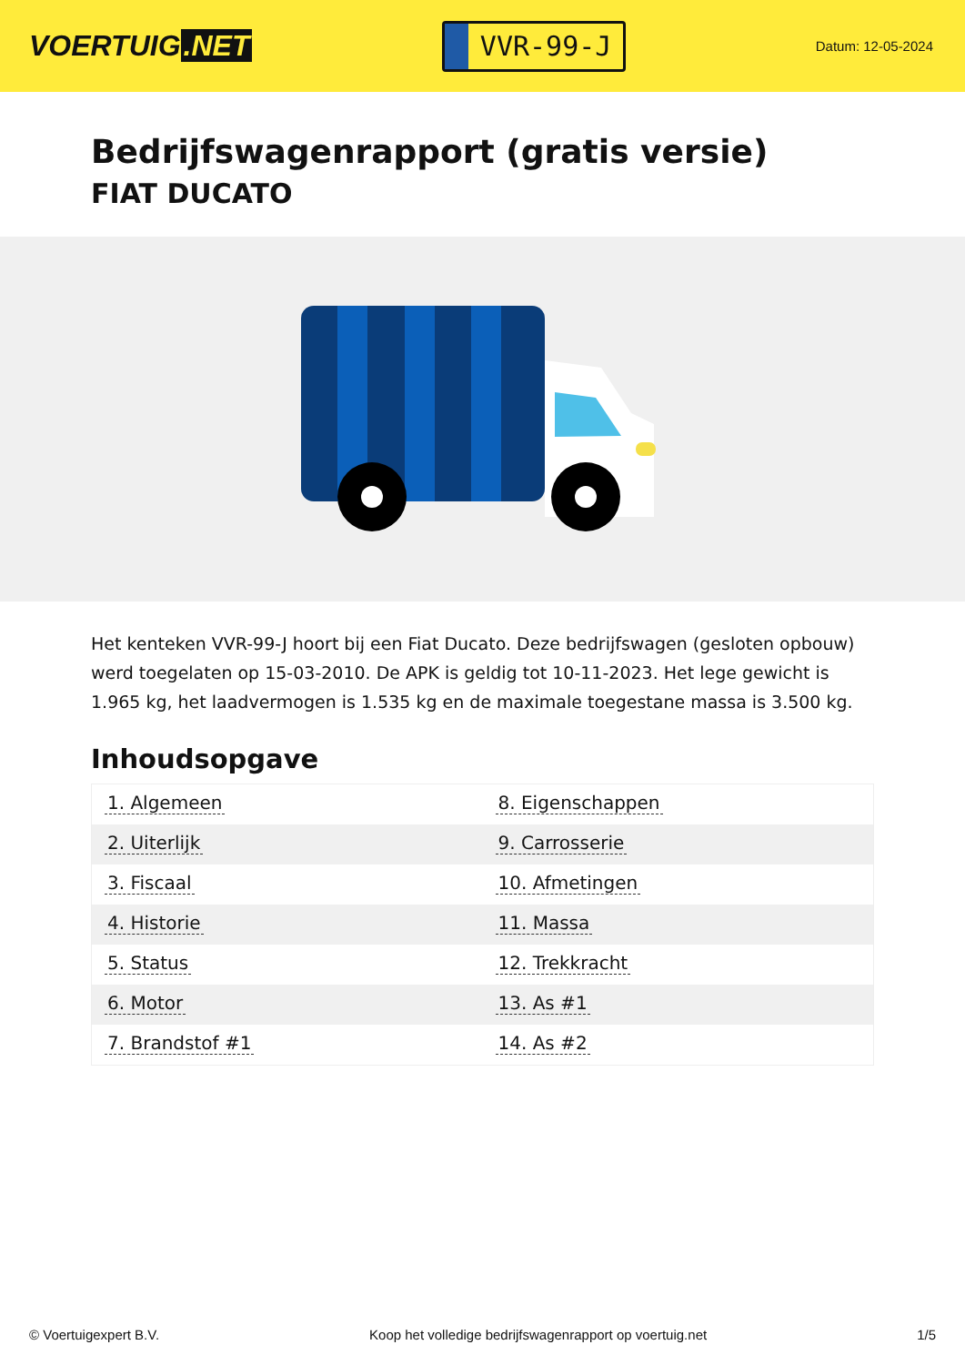VOERTUIG.NET
VVR-99-J
Datum: 12-05-2024
Bedrijfswagenrapport (gratis versie)
FIAT DUCATO
Het kenteken VVR-99-J hoort bij een Fiat Ducato. Deze bedrijfswagen (gesloten opbouw) werd toegelaten op 15-03-2010. De APK is geldig tot 10-11-2023. Het lege gewicht is 1.965 kg, het laadvermogen is 1.535 kg en de maximale toegestane massa is 3.500 kg.
Inhoudsopgave
| 1. Algemeen | 8. Eigenschappen |
| 2. Uiterlijk | 9. Carrosserie |
| 3. Fiscaal | 10. Afmetingen |
| 4. Historie | 11. Massa |
| 5. Status | 12. Trekkracht |
| 6. Motor | 13. As #1 |
| 7. Brandstof #1 | 14. As #2 |
© Voertuigexpert B.V. Koop het volledige bedrijfswagenrapport op voertuig.net 1/5